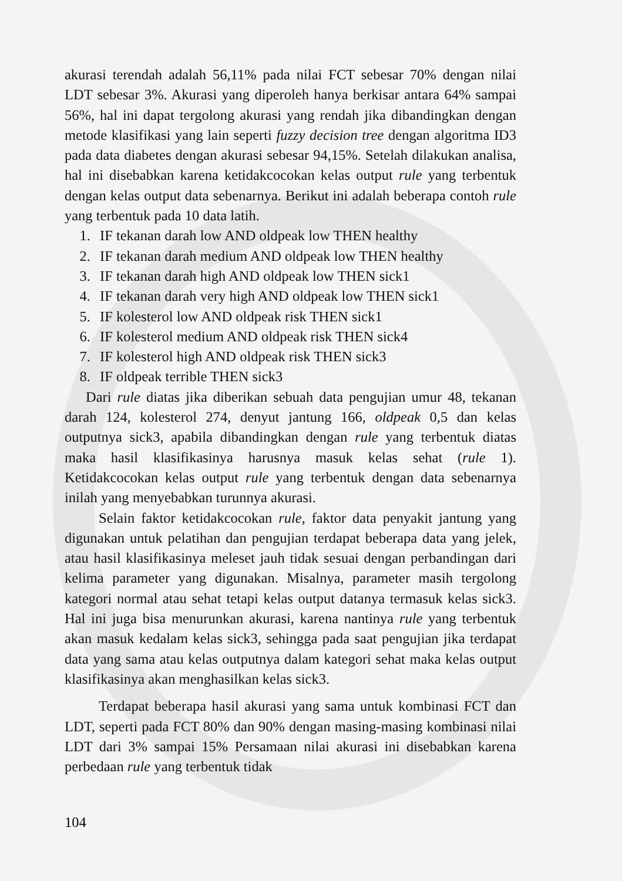akurasi terendah adalah 56,11% pada nilai FCT sebesar 70% dengan nilai LDT sebesar 3%. Akurasi yang diperoleh hanya berkisar antara 64% sampai 56%, hal ini dapat tergolong akurasi yang rendah jika dibandingkan dengan metode klasifikasi yang lain seperti fuzzy decision tree dengan algoritma ID3 pada data diabetes dengan akurasi sebesar 94,15%. Setelah dilakukan analisa, hal ini disebabkan karena ketidakcocokan kelas output rule yang terbentuk dengan kelas output data sebenarnya. Berikut ini adalah beberapa contoh rule yang terbentuk pada 10 data latih.
1. IF tekanan darah low AND oldpeak low THEN healthy
2. IF tekanan darah medium AND oldpeak low THEN healthy
3. IF tekanan darah high AND oldpeak low THEN sick1
4. IF tekanan darah very high AND oldpeak low THEN sick1
5. IF kolesterol low AND oldpeak risk THEN sick1
6. IF kolesterol medium AND oldpeak risk THEN sick4
7. IF kolesterol high AND oldpeak risk THEN sick3
8. IF oldpeak terrible THEN sick3
Dari rule diatas jika diberikan sebuah data pengujian umur 48, tekanan darah 124, kolesterol 274, denyut jantung 166, oldpeak 0,5 dan kelas outputnya sick3, apabila dibandingkan dengan rule yang terbentuk diatas maka hasil klasifikasinya harusnya masuk kelas sehat (rule 1). Ketidakcocokan kelas output rule yang terbentuk dengan data sebenarnya inilah yang menyebabkan turunnya akurasi.
Selain faktor ketidakcocokan rule, faktor data penyakit jantung yang digunakan untuk pelatihan dan pengujian terdapat beberapa data yang jelek, atau hasil klasifikasinya meleset jauh tidak sesuai dengan perbandingan dari kelima parameter yang digunakan. Misalnya, parameter masih tergolong kategori normal atau sehat tetapi kelas output datanya termasuk kelas sick3. Hal ini juga bisa menurunkan akurasi, karena nantinya rule yang terbentuk akan masuk kedalam kelas sick3, sehingga pada saat pengujian jika terdapat data yang sama atau kelas outputnya dalam kategori sehat maka kelas output klasifikasinya akan menghasilkan kelas sick3.
Terdapat beberapa hasil akurasi yang sama untuk kombinasi FCT dan LDT, seperti pada FCT 80% dan 90% dengan masing-masing kombinasi nilai LDT dari 3% sampai 15% Persamaan nilai akurasi ini disebabkan karena perbedaan rule yang terbentuk tidak
104